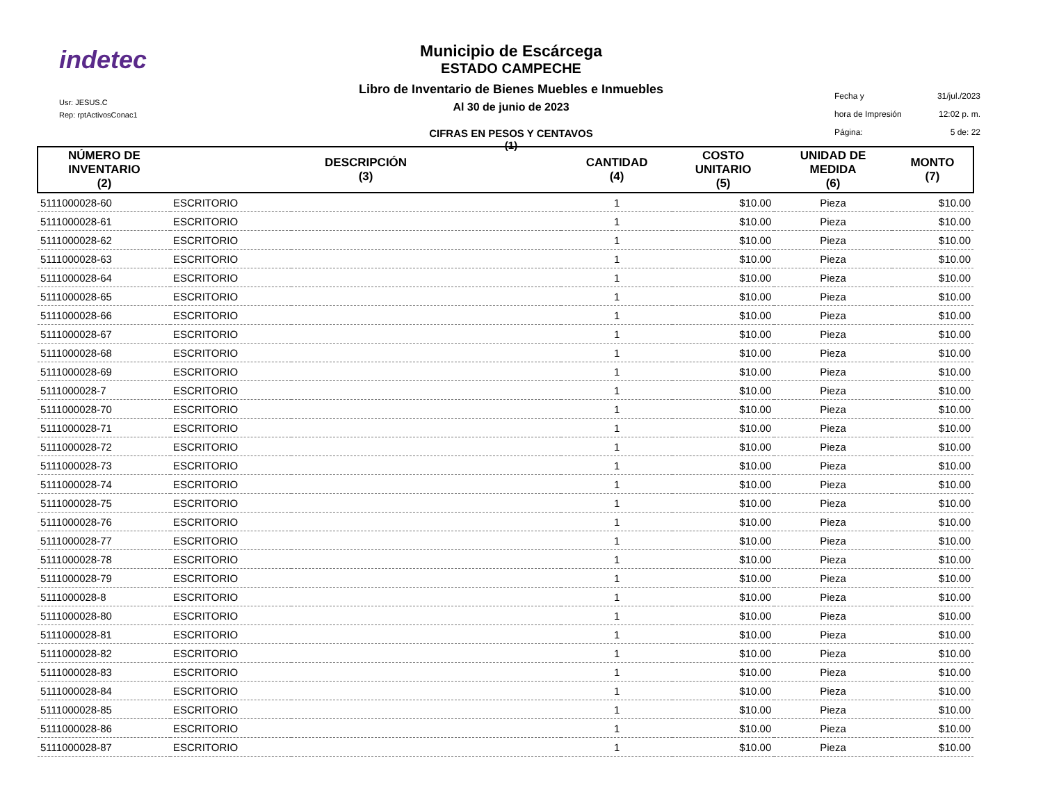indetec
Usr: JESUS.C
Rep: rptActivosConac1
Municipio de Escárcega
ESTADO CAMPECHE
Libro de Inventario de Bienes Muebles e Inmuebles
Al 30 de junio de 2023
CIFRAS EN PESOS Y CENTAVOS
(1)
Fecha y 31/jul./2023
hora de Impresión 12:02 p. m.
Página: 5 de: 22
| NÚMERO DE INVENTARIO (2) | DESCRIPCIÓN (3) | | CANTIDAD (4) | COSTO UNITARIO (5) | UNIDAD DE MEDIDA (6) | MONTO (7) |
| --- | --- | --- | --- | --- | --- | --- |
| 5111000028-60 | ESCRITORIO | | 1 | $10.00 | Pieza | $10.00 |
| 5111000028-61 | ESCRITORIO | | 1 | $10.00 | Pieza | $10.00 |
| 5111000028-62 | ESCRITORIO | | 1 | $10.00 | Pieza | $10.00 |
| 5111000028-63 | ESCRITORIO | | 1 | $10.00 | Pieza | $10.00 |
| 5111000028-64 | ESCRITORIO | | 1 | $10.00 | Pieza | $10.00 |
| 5111000028-65 | ESCRITORIO | | 1 | $10.00 | Pieza | $10.00 |
| 5111000028-66 | ESCRITORIO | | 1 | $10.00 | Pieza | $10.00 |
| 5111000028-67 | ESCRITORIO | | 1 | $10.00 | Pieza | $10.00 |
| 5111000028-68 | ESCRITORIO | | 1 | $10.00 | Pieza | $10.00 |
| 5111000028-69 | ESCRITORIO | | 1 | $10.00 | Pieza | $10.00 |
| 5111000028-7 | ESCRITORIO | | 1 | $10.00 | Pieza | $10.00 |
| 5111000028-70 | ESCRITORIO | | 1 | $10.00 | Pieza | $10.00 |
| 5111000028-71 | ESCRITORIO | | 1 | $10.00 | Pieza | $10.00 |
| 5111000028-72 | ESCRITORIO | | 1 | $10.00 | Pieza | $10.00 |
| 5111000028-73 | ESCRITORIO | | 1 | $10.00 | Pieza | $10.00 |
| 5111000028-74 | ESCRITORIO | | 1 | $10.00 | Pieza | $10.00 |
| 5111000028-75 | ESCRITORIO | | 1 | $10.00 | Pieza | $10.00 |
| 5111000028-76 | ESCRITORIO | | 1 | $10.00 | Pieza | $10.00 |
| 5111000028-77 | ESCRITORIO | | 1 | $10.00 | Pieza | $10.00 |
| 5111000028-78 | ESCRITORIO | | 1 | $10.00 | Pieza | $10.00 |
| 5111000028-79 | ESCRITORIO | | 1 | $10.00 | Pieza | $10.00 |
| 5111000028-8 | ESCRITORIO | | 1 | $10.00 | Pieza | $10.00 |
| 5111000028-80 | ESCRITORIO | | 1 | $10.00 | Pieza | $10.00 |
| 5111000028-81 | ESCRITORIO | | 1 | $10.00 | Pieza | $10.00 |
| 5111000028-82 | ESCRITORIO | | 1 | $10.00 | Pieza | $10.00 |
| 5111000028-83 | ESCRITORIO | | 1 | $10.00 | Pieza | $10.00 |
| 5111000028-84 | ESCRITORIO | | 1 | $10.00 | Pieza | $10.00 |
| 5111000028-85 | ESCRITORIO | | 1 | $10.00 | Pieza | $10.00 |
| 5111000028-86 | ESCRITORIO | | 1 | $10.00 | Pieza | $10.00 |
| 5111000028-87 | ESCRITORIO | | 1 | $10.00 | Pieza | $10.00 |